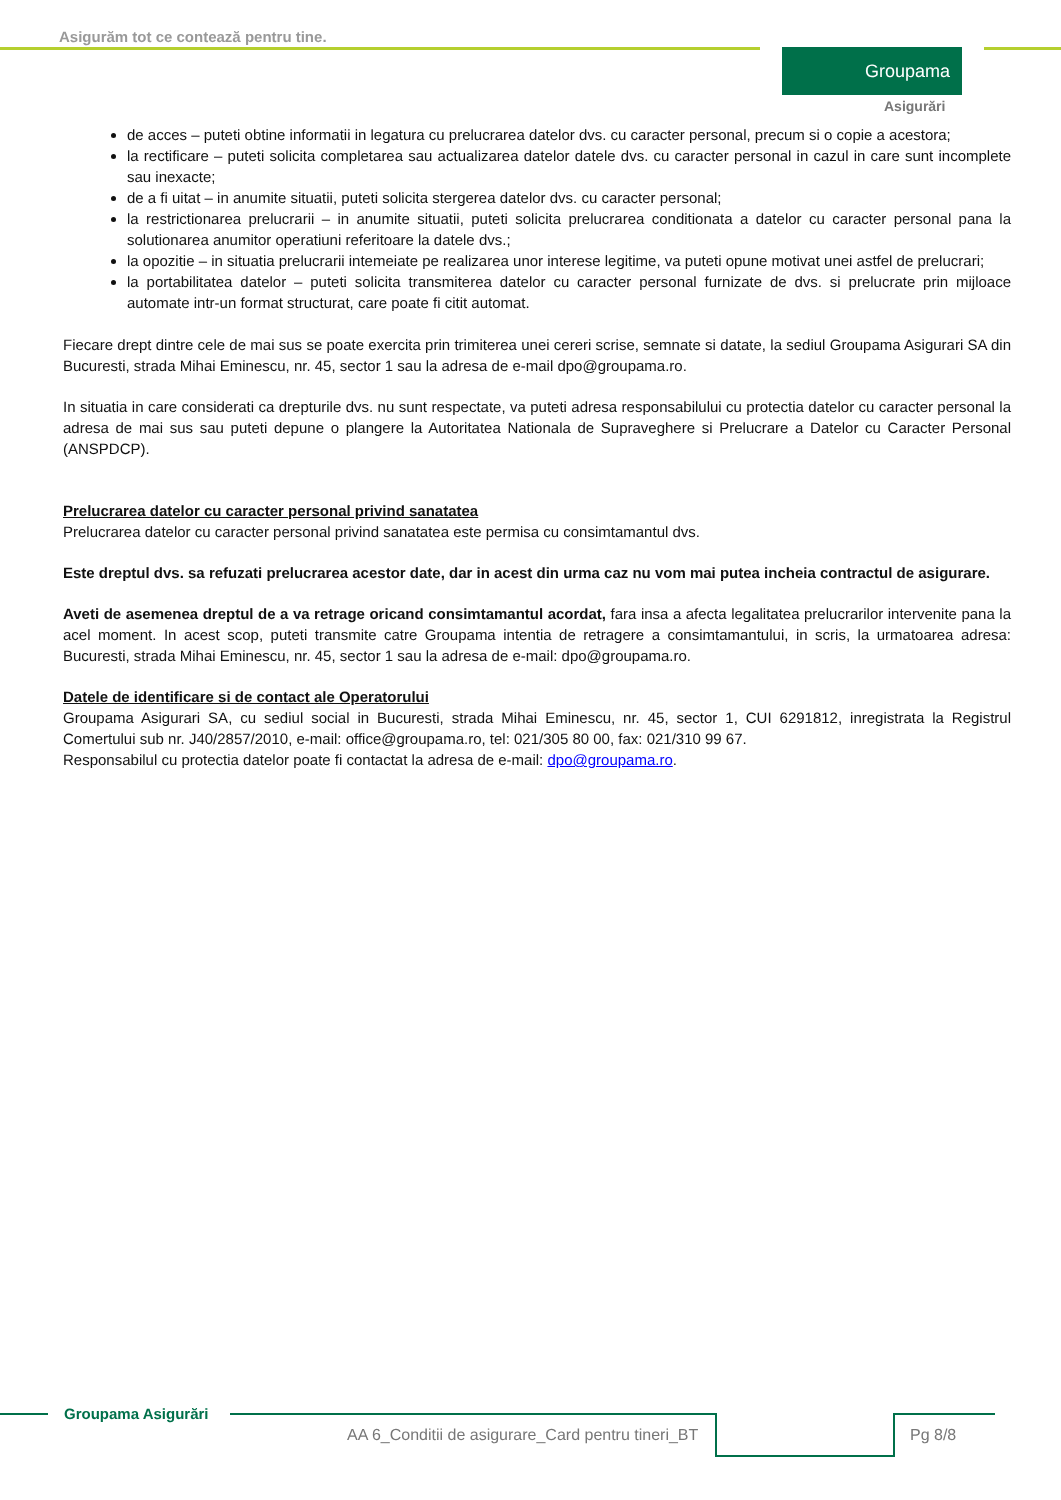Asigurăm tot ce contează pentru tine.
Groupama
Asigurări
de acces – puteti obtine informatii in legatura cu prelucrarea datelor dvs. cu caracter personal, precum si o copie a acestora;
la rectificare – puteti solicita completarea sau actualizarea datelor datele dvs. cu caracter personal in cazul in care sunt incomplete sau inexacte;
de a fi uitat – in anumite situatii, puteti solicita stergerea datelor dvs. cu caracter personal;
la restrictionarea prelucrarii – in anumite situatii, puteti solicita prelucrarea conditionata a datelor cu caracter personal pana la solutionarea anumitor operatiuni referitoare la datele dvs.;
la opozitie – in situatia prelucrarii intemeiate pe realizarea unor interese legitime, va puteti opune motivat unei astfel de prelucrari;
la portabilitatea datelor – puteti solicita transmiterea datelor cu caracter personal furnizate de dvs. si prelucrate prin mijloace automate intr-un format structurat, care poate fi citit automat.
Fiecare drept dintre cele de mai sus se poate exercita prin trimiterea unei cereri scrise, semnate si datate, la sediul Groupama Asigurari SA din Bucuresti, strada Mihai Eminescu, nr. 45, sector 1 sau la adresa de e-mail dpo@groupama.ro.
In situatia in care considerati ca drepturile dvs. nu sunt respectate, va puteti adresa responsabilului cu protectia datelor cu caracter personal la adresa de mai sus sau puteti depune o plangere la Autoritatea Nationala de Supraveghere si Prelucrare a Datelor cu Caracter Personal (ANSPDCP).
Prelucrarea datelor cu caracter personal privind sanatatea
Prelucrarea datelor cu caracter personal privind sanatatea este permisa cu consimtamantul dvs.
Este dreptul dvs. sa refuzati prelucrarea acestor date, dar in acest din urma caz nu vom mai putea incheia contractul de asigurare.
Aveti de asemenea dreptul de a va retrage oricand consimtamantul acordat, fara insa a afecta legalitatea prelucrarilor intervenite pana la acel moment. In acest scop, puteti transmite catre Groupama intentia de retragere a consimtamantului, in scris, la urmatoarea adresa: Bucuresti, strada Mihai Eminescu, nr. 45, sector 1 sau la adresa de e-mail: dpo@groupama.ro.
Datele de identificare si de contact ale Operatorului
Groupama Asigurari SA, cu sediul social in Bucuresti, strada Mihai Eminescu, nr. 45, sector 1, CUI 6291812, inregistrata la Registrul Comertului sub nr. J40/2857/2010, e-mail: office@groupama.ro, tel: 021/305 80 00, fax: 021/310 99 67.
Responsabilul cu protectia datelor poate fi contactat la adresa de e-mail: dpo@groupama.ro.
Groupama Asigurări
AA 6_Conditii de asigurare_Card pentru tineri_BT
Pg 8/8